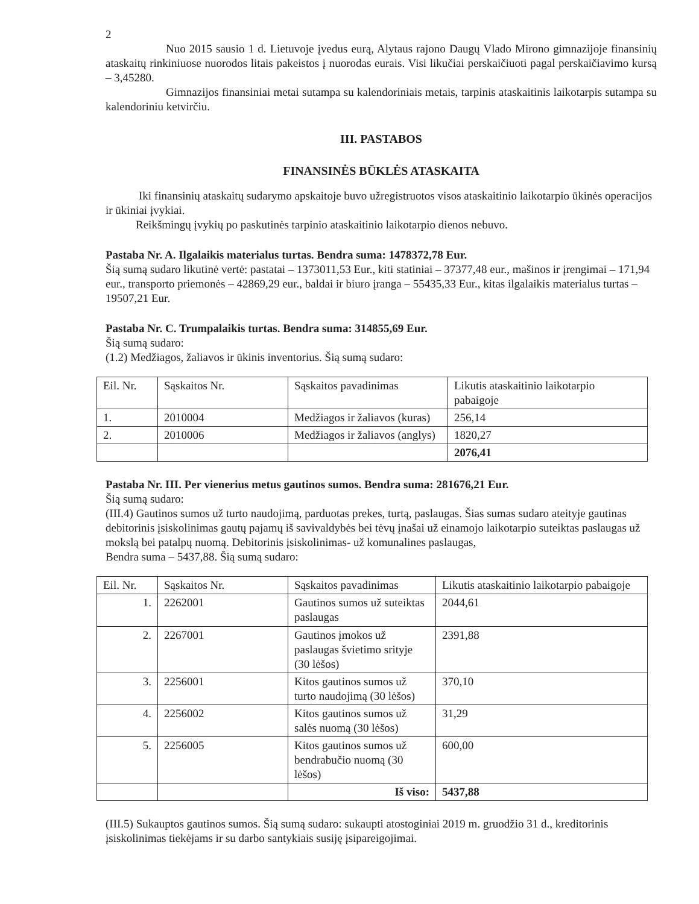2
Nuo 2015 sausio 1 d. Lietuvoje įvedus eurą, Alytaus rajono Daugų Vlado Mirono gimnazijoje finansinių ataskaitų rinkiniuose nuorodos litais pakeistos į nuorodas eurais. Visi likučiai perskaičiuoti pagal perskaičiavimo kursą – 3,45280.
Gimnazijos finansiniai metai sutampa su kalendoriniais metais, tarpinis ataskaitinis laikotarpis sutampa su kalendoriniu ketvirčiu.
III. PASTABOS
FINANSINĖS BŪKLĖS ATASKAITA
Iki finansinių ataskaitų sudarymo apskaitoje buvo užregistruotos visos ataskaitinio laikotarpio ūkinės operacijos ir ūkiniai įvykiai.
Reikšmingų įvykių po paskutinės tarpinio ataskaitinio laikotarpio dienos nebuvo.
Pastaba Nr. A. Ilgalaikis materialus turtas. Bendra suma: 1478372,78 Eur.
Šią sumą sudaro likutinė vertė: pastatai – 1373011,53 Eur., kiti statiniai – 37377,48 eur., mašinos ir įrengimai – 171,94 eur., transporto priemonės – 42869,29 eur., baldai ir biuro įranga – 55435,33 Eur., kitas ilgalaikis materialus turtas – 19507,21 Eur.
Pastaba Nr. C. Trumpalaikis turtas. Bendra suma: 314855,69 Eur.
Šią sumą sudaro:
(1.2) Medžiagos, žaliavos ir ūkinis inventorius. Šią sumą sudaro:
| Eil. Nr. | Sąskaitos Nr. | Sąskaitos pavadinimas | Likutis ataskaitinio laikotarpio pabaigoje |
| --- | --- | --- | --- |
| 1. | 2010004 | Medžiagos ir žaliavos (kuras) | 256,14 |
| 2. | 2010006 | Medžiagos ir žaliavos (anglys) | 1820,27 |
| | | | 2076,41 |
Pastaba Nr. III. Per vienerius metus gautinos sumos. Bendra suma: 281676,21 Eur.
Šią sumą sudaro:
(III.4) Gautinos sumos už turto naudojimą, parduotas prekes, turtą, paslaugas. Šias sumas sudaro ateityje gautinas debitorinis įsiskolinimas gautų pajamų iš savivaldybės bei tėvų įnašai už einamojo laikotarpio suteiktas paslaugas už mokslą bei patalpų nuomą. Debitorinis įsiskolinimas- už komunalines paslaugas,
Bendra suma – 5437,88. Šią sumą sudaro:
| Eil. Nr. | Sąskaitos Nr. | Sąskaitos pavadinimas | Likutis ataskaitinio laikotarpio pabaigoje |
| --- | --- | --- | --- |
| 1. | 2262001 | Gautinos sumos už suteiktas paslaugas | 2044,61 |
| 2. | 2267001 | Gautinos įmokos už paslaugas švietimo srityje (30 lėšos) | 2391,88 |
| 3. | 2256001 | Kitos gautinos sumos už turto naudojimą (30 lėšos) | 370,10 |
| 4. | 2256002 | Kitos gautinos sumos už salės nuomą (30 lėšos) | 31,29 |
| 5. | 2256005 | Kitos gautinos sumos už bendrabučio nuomą (30 lėšos) | 600,00 |
| | | Iš viso: | 5437,88 |
(III.5) Sukauptos gautinos sumos. Šią sumą sudaro: sukaupti atostoginiai 2019 m. gruodžio 31 d., kreditorinis įsiskolinimas tiekėjams ir su darbo santykiais susiję įsipareigojimai.